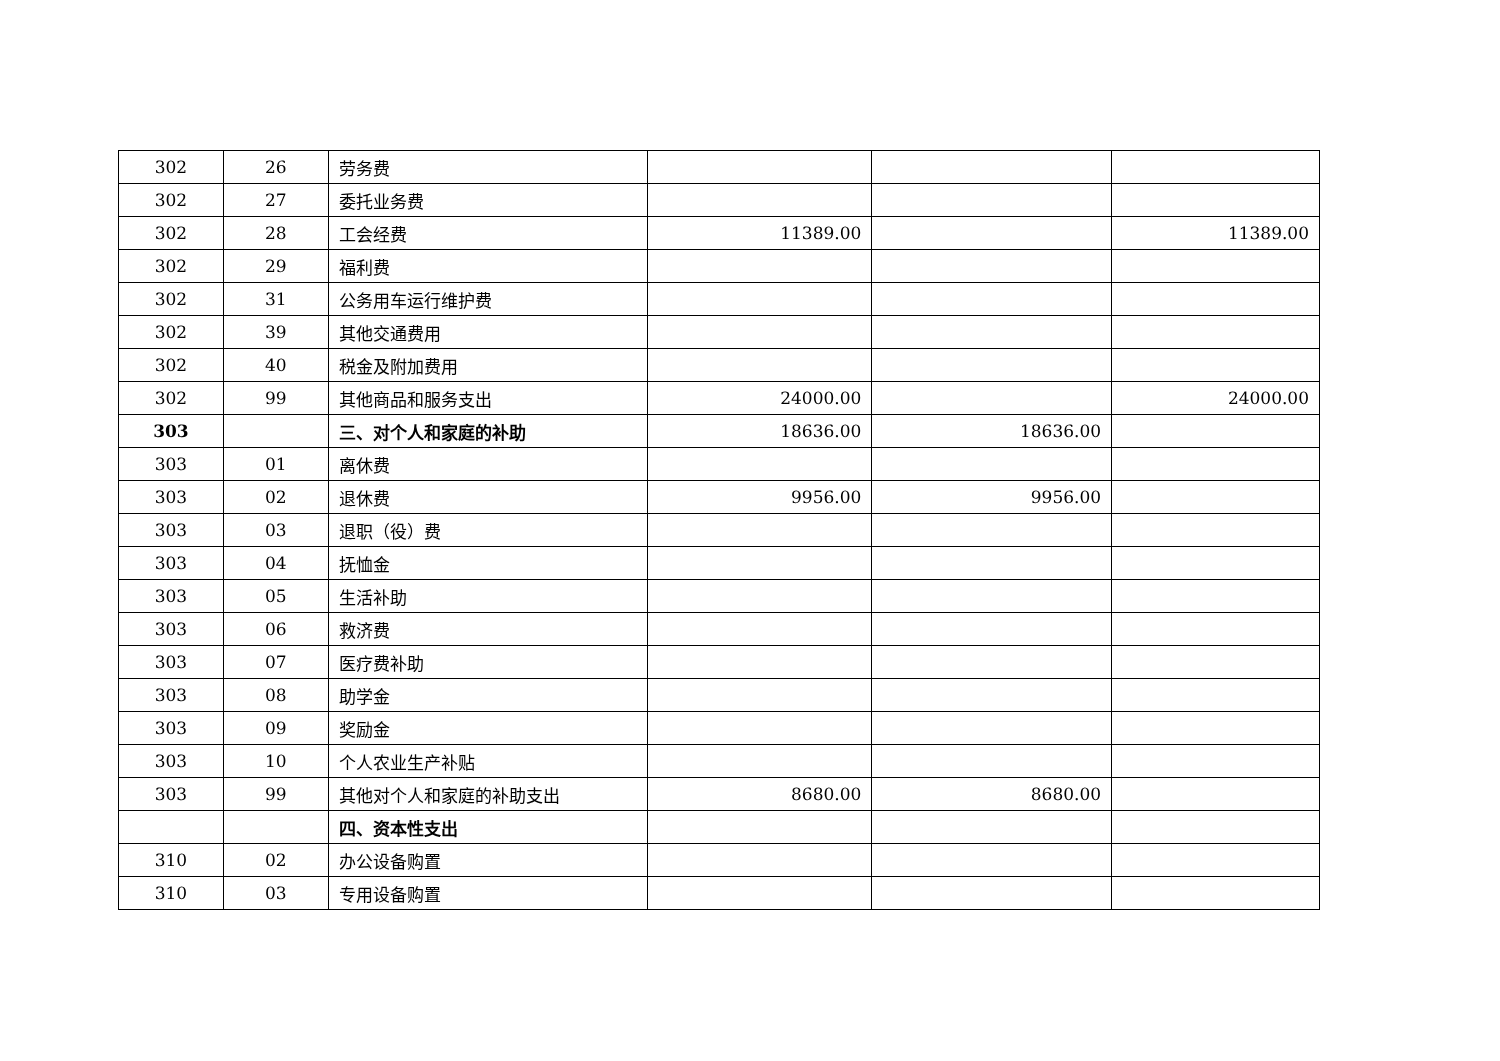| 302 | 26 | 劳务费 | | | |
| 302 | 27 | 委托业务费 | | | |
| 302 | 28 | 工会经费 | 11389.00 | | 11389.00 |
| 302 | 29 | 福利费 | | | |
| 302 | 31 | 公务用车运行维护费 | | | |
| 302 | 39 | 其他交通费用 | | | |
| 302 | 40 | 税金及附加费用 | | | |
| 302 | 99 | 其他商品和服务支出 | 24000.00 | | 24000.00 |
| 303 | | 三、对个人和家庭的补助 | 18636.00 | 18636.00 | |
| 303 | 01 | 离休费 | | | |
| 303 | 02 | 退休费 | 9956.00 | 9956.00 | |
| 303 | 03 | 退职（役）费 | | | |
| 303 | 04 | 抚恤金 | | | |
| 303 | 05 | 生活补助 | | | |
| 303 | 06 | 救济费 | | | |
| 303 | 07 | 医疗费补助 | | | |
| 303 | 08 | 助学金 | | | |
| 303 | 09 | 奖励金 | | | |
| 303 | 10 | 个人农业生产补贴 | | | |
| 303 | 99 | 其他对个人和家庭的补助支出 | 8680.00 | 8680.00 | |
| | | 四、资本性支出 | | | |
| 310 | 02 | 办公设备购置 | | | |
| 310 | 03 | 专用设备购置 | | | |